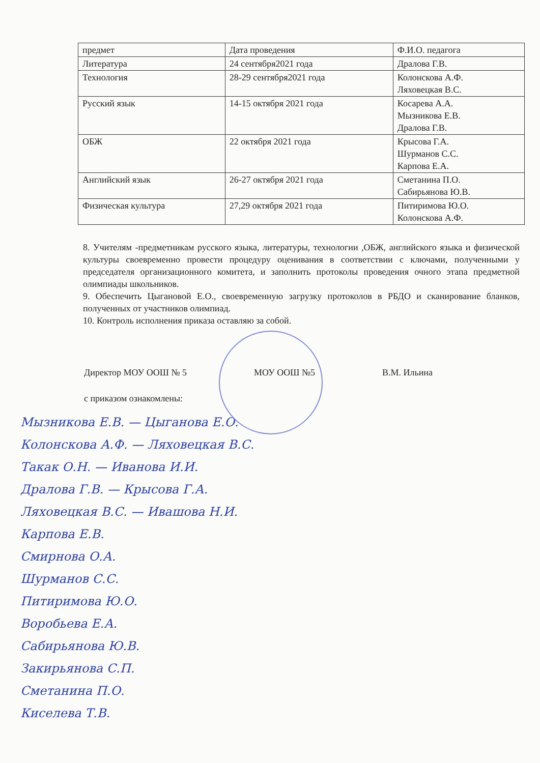| предмет | Дата проведения | Ф.И.О. педагога |
| --- | --- | --- |
| Литература | 24 сентября2021 года | Дралова Г.В. |
| Технология | 28-29 сентября2021 года | Колонскова А.Ф. Ляховецкая В.С. |
| Русский язык | 14-15 октября 2021 года | Косарева А.А. Мызникова Е.В. Дралова Г.В. |
| ОБЖ | 22 октября 2021 года | Крысова Г.А. Шурманов С.С. Карпова Е.А. |
| Английский язык | 26-27 октября 2021 года | Сметанина П.О. Сабирьянова Ю.В. |
| Физическая культура | 27,29 октября 2021 года | Питиримова Ю.О. Колонскова А.Ф. |
8. Учителям -предметникам русского языка, литературы, технологии ,ОБЖ, английского языка и физической культуры своевременно провести процедуру оценивания в соответствии с ключами, полученными у председателя организационного комитета, и заполнить протоколы проведения очного этапа предметной олимпиады школьников.
9. Обеспечить Цыгановой Е.О., своевременную загрузку протоколов в РБДО и сканирование бланков, полученных от участников олимпиад.
10. Контроль исполнения приказа оставляю за собой.
Директор МОУ ООШ № 5 МОУ ООШ №5 В.М. Ильина
с приказом ознакомлены:
Мызникова Е.В. — Цыганова Е.О.
Колонскова А.Ф. — Ляховецкая В.С.
Такак О.Н. — Иванова И.И.
Дралова Г.В. — Крысова Г.А.
Ляховецкая В.С. — Ивашова Н.И.
Карпова Е.В.
Смирнова О.А.
Шурманов С.С.
Питиримова Ю.О.
Воробьева Е.А.
Сабирьянова Ю.В.
Закирьянова С.П.
Сметанина П.О.
Киселева Т.В.